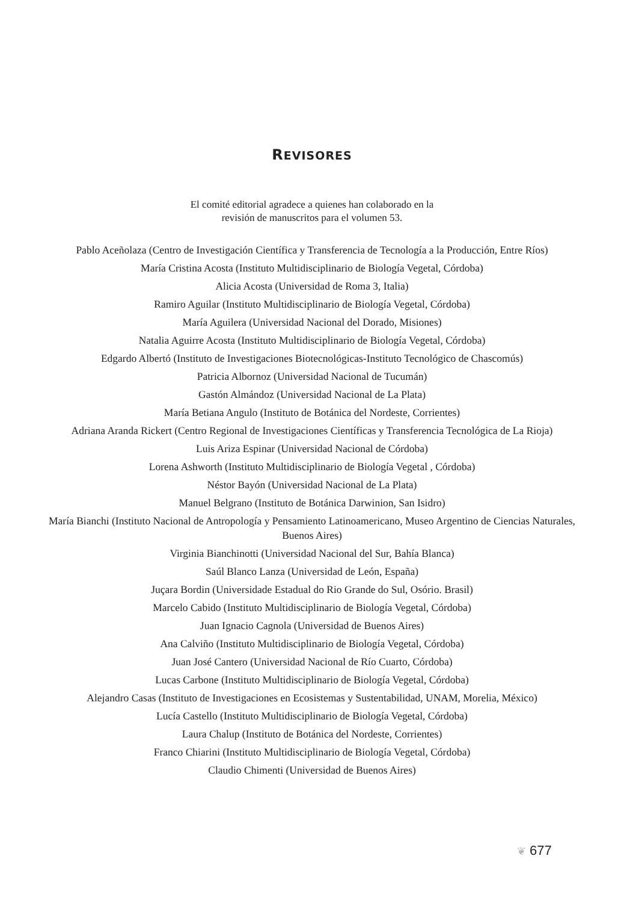REVISORES
El comité editorial agradece a quienes han colaborado en la
revisión de manuscritos para el volumen 53.
Pablo Aceñolaza (Centro de Investigación Científica y Transferencia de Tecnología a la Producción, Entre Ríos)
María Cristina Acosta (Instituto Multidisciplinario de Biología Vegetal, Córdoba)
Alicia Acosta (Universidad de Roma 3, Italia)
Ramiro Aguilar (Instituto Multidisciplinario de Biología Vegetal, Córdoba)
María Aguilera (Universidad Nacional del Dorado, Misiones)
Natalia Aguirre Acosta (Instituto Multidisciplinario de Biología Vegetal, Córdoba)
Edgardo Albertó (Instituto de Investigaciones Biotecnológicas-Instituto Tecnológico de Chascomús)
Patricia Albornoz (Universidad Nacional de Tucumán)
Gastón Almándoz (Universidad Nacional de La Plata)
María Betiana Angulo (Instituto de Botánica del Nordeste, Corrientes)
Adriana Aranda Rickert (Centro Regional de Investigaciones Científicas y Transferencia Tecnológica de La Rioja)
Luis Ariza Espinar (Universidad Nacional de Córdoba)
Lorena Ashworth (Instituto Multidisciplinario de Biología Vegetal , Córdoba)
Néstor Bayón (Universidad Nacional de La Plata)
Manuel Belgrano (Instituto de Botánica Darwinion, San Isidro)
María Bianchi (Instituto Nacional de Antropología y Pensamiento Latinoamericano, Museo Argentino de Ciencias Naturales, Buenos Aires)
Virginia Bianchinotti (Universidad Nacional del Sur, Bahía Blanca)
Saúl Blanco Lanza (Universidad de León, España)
Juçara Bordin (Universidade Estadual do Rio Grande do Sul, Osório. Brasil)
Marcelo Cabido (Instituto Multidisciplinario de Biología Vegetal, Córdoba)
Juan Ignacio Cagnola (Universidad de Buenos Aires)
Ana Calviño (Instituto Multidisciplinario de Biología Vegetal, Córdoba)
Juan José Cantero (Universidad Nacional de Río Cuarto, Córdoba)
Lucas Carbone (Instituto Multidisciplinario de Biología Vegetal, Córdoba)
Alejandro Casas (Instituto de Investigaciones en Ecosistemas y Sustentabilidad, UNAM, Morelia, México)
Lucía Castello (Instituto Multidisciplinario de Biología Vegetal, Córdoba)
Laura Chalup (Instituto de Botánica del Nordeste, Corrientes)
Franco Chiarini (Instituto Multidisciplinario de Biología Vegetal, Córdoba)
Claudio Chimenti (Universidad de Buenos Aires)
❦ 677